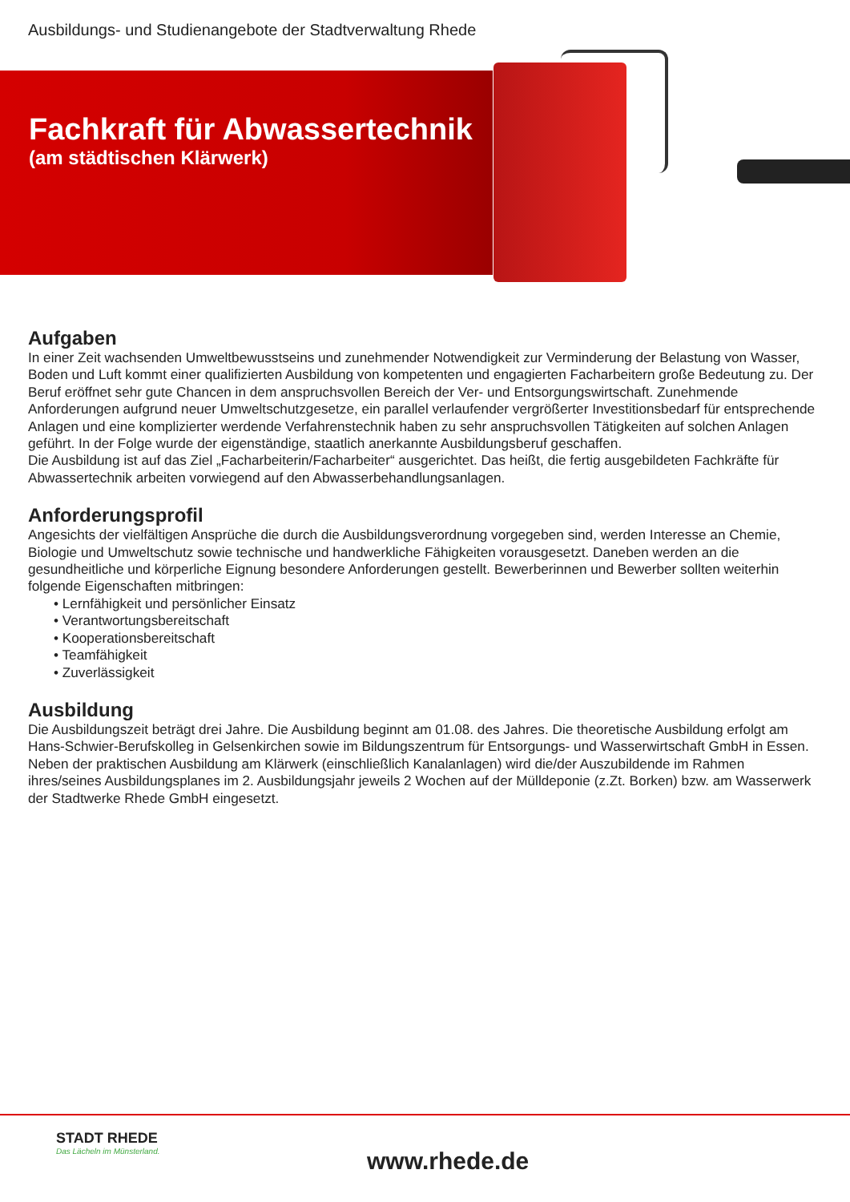Ausbildungs- und Studienangebote der Stadtverwaltung Rhede
Fachkraft für Abwassertechnik
(am städtischen Klärwerk)
Aufgaben
In einer Zeit wachsenden Umweltbewusstseins und zunehmender Notwendigkeit zur Verminderung der Belastung von Wasser, Boden und Luft kommt einer qualifizierten Ausbildung von kompetenten und engagierten Facharbeitern große Bedeutung zu. Der Beruf eröffnet sehr gute Chancen in dem anspruchsvollen Bereich der Ver- und Entsorgungswirtschaft. Zunehmende Anforderungen aufgrund neuer Umweltschutzgesetze, ein parallel verlaufender vergrößerter Investitionsbedarf für entsprechende Anlagen und eine komplizierter werdende Verfahrenstechnik haben zu sehr anspruchsvollen Tätigkeiten auf solchen Anlagen geführt. In der Folge wurde der eigenständige, staatlich anerkannte Ausbildungsberuf geschaffen.
Die Ausbildung ist auf das Ziel „Facharbeiterin/Facharbeiter“ ausgerichtet. Das heißt, die fertig ausgebildeten Fachkräfte für Abwassertechnik arbeiten vorwiegend auf den Abwasserbehandlungsanlagen.
Anforderungsprofil
Angesichts der vielfältigen Ansprüche die durch die Ausbildungsverordnung vorgegeben sind, werden Interesse an Chemie, Biologie und Umweltschutz sowie technische und handwerkliche Fähigkeiten vorausgesetzt. Daneben werden an die gesundheitliche und körperliche Eignung besondere Anforderungen gestellt. Bewerberinnen und Bewerber sollten weiterhin folgende Eigenschaften mitbringen:
• Lernfähigkeit und persönlicher Einsatz
• Verantwortungsbereitschaft
• Kooperationsbereitschaft
• Teamfähigkeit
• Zuverlässigkeit
Ausbildung
Die Ausbildungszeit beträgt drei Jahre. Die Ausbildung beginnt am 01.08. des Jahres. Die theoretische Ausbildung erfolgt am Hans-Schwier-Berufskolleg in Gelsenkirchen sowie im Bildungszentrum für Entsorgungs- und Wasserwirtschaft GmbH in Essen. Neben der praktischen Ausbildung am Klärwerk (einschließlich Kanalanlagen) wird die/der Auszubildende im Rahmen ihres/seines Ausbildungsplanes im 2. Ausbildungsjahr jeweils 2 Wochen auf der Mülldeponie (z.Zt. Borken) bzw. am Wasserwerk der Stadtwerke Rhede GmbH eingesetzt.
STADT RHEDE
Das Lächeln im Münsterland.
www.rhede.de